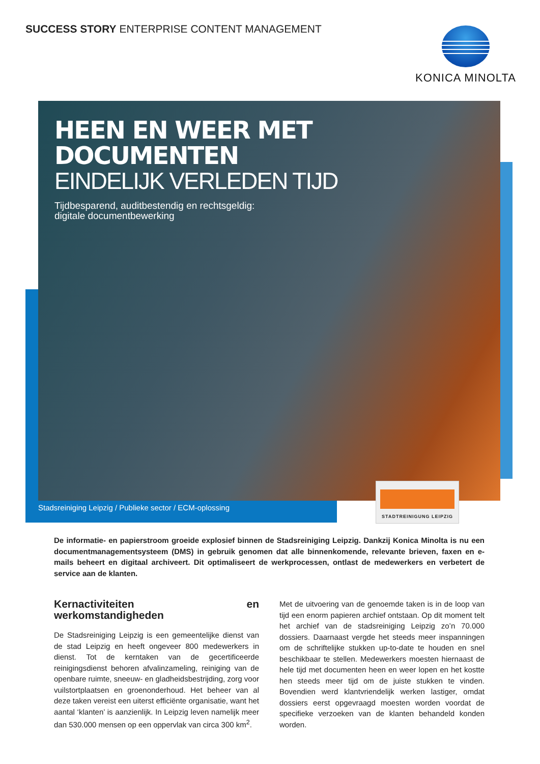SUCCESS STORY ENTERPRISE CONTENT MANAGEMENT
KONICA MINOLTA
HEEN EN WEER MET DOCUMENTEN
EINDELIJK VERLEDEN TIJD
Tijdbesparend, auditbestendig en rechtsgeldig:
digitale documentbewerking
Stadsreiniging Leipzig / Publieke sector / ECM-oplossing
STADTREINIGUNG LEIPZIG
De informatie- en papierstroom groeide explosief binnen de Stadsreiniging Leipzig. Dankzij Konica Minolta is nu een documentmanagementsysteem (DMS) in gebruik genomen dat alle binnenkomende, relevante brieven, faxen en e-mails beheert en digitaal archiveert. Dit optimaliseert de werkprocessen, ontlast de medewerkers en verbetert de service aan de klanten.
Kernactiviteiten en werkomstandigheden
De Stadsreiniging Leipzig is een gemeentelijke dienst van de stad Leipzig en heeft ongeveer 800 medewerkers in dienst. Tot de kerntaken van de gecertificeerde reinigingsdienst behoren afvalinzameling, reiniging van de openbare ruimte, sneeuw- en gladheidsbestrijding, zorg voor vuilstortplaatsen en groenonderhoud. Het beheer van al deze taken vereist een uiterst efficiënte organisatie, want het aantal ‘klanten’ is aanzienlijk. In Leipzig leven namelijk meer dan 530.000 mensen op een oppervlak van circa 300 km<sup>2</sup>.
Met de uitvoering van de genoemde taken is in de loop van tijd een enorm papieren archief ontstaan. Op dit moment telt het archief van de stadsreiniging Leipzig zo’n 70.000 dossiers. Daarnaast vergde het steeds meer inspanningen om de schriftelijke stukken up-to-date te houden en snel beschikbaar te stellen. Medewerkers moesten hiernaast de hele tijd met documenten heen en weer lopen en het kostte hen steeds meer tijd om de juiste stukken te vinden. Bovendien werd klantvriendelijk werken lastiger, omdat dossiers eerst opgevraagd moesten worden voordat de specifieke verzoeken van de klanten behandeld konden worden.